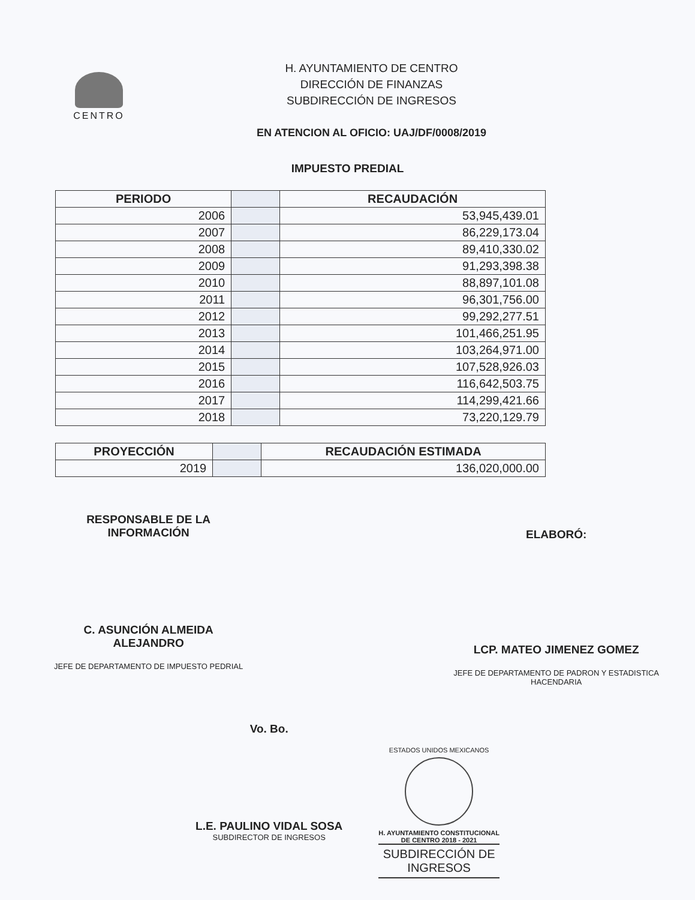CENTRO
H. AYUNTAMIENTO DE CENTRO
DIRECCIÓN DE FINANZAS
SUBDIRECCIÓN DE INGRESOS
EN ATENCION AL OFICIO: UAJ/DF/0008/2019
IMPUESTO PREDIAL
| PERIODO | | RECAUDACIÓN |
| 2006 | | 53,945,439.01 |
| 2007 | | 86,229,173.04 |
| 2008 | | 89,410,330.02 |
| 2009 | | 91,293,398.38 |
| 2010 | | 88,897,101.08 |
| 2011 | | 96,301,756.00 |
| 2012 | | 99,292,277.51 |
| 2013 | | 101,466,251.95 |
| 2014 | | 103,264,971.00 |
| 2015 | | 107,528,926.03 |
| 2016 | | 116,642,503.75 |
| 2017 | | 114,299,421.66 |
| 2018 | | 73,220,129.79 |
| PROYECCIÓN | | RECAUDACIÓN ESTIMADA |
| 2019 | | 136,020,000.00 |
RESPONSABLE DE LA
INFORMACIÓN
C. ASUNCIÓN ALMEIDA
ALEJANDRO
JEFE DE DEPARTAMENTO DE IMPUESTO PEDRIAL
ELABORÓ:
LCP. MATEO JIMENEZ GOMEZ
JEFE DE DEPARTAMENTO DE PADRON Y ESTADISTICA
HACENDARIA
Vo. Bo.
L.E. PAULINO VIDAL SOSA
SUBDIRECTOR DE INGRESOS
ESTADOS UNIDOS MEXICANOS
H. AYUNTAMIENTO CONSTITUCIONAL
DE CENTRO 2018 - 2021
SUBDIRECCIÓN DE
INGRESOS